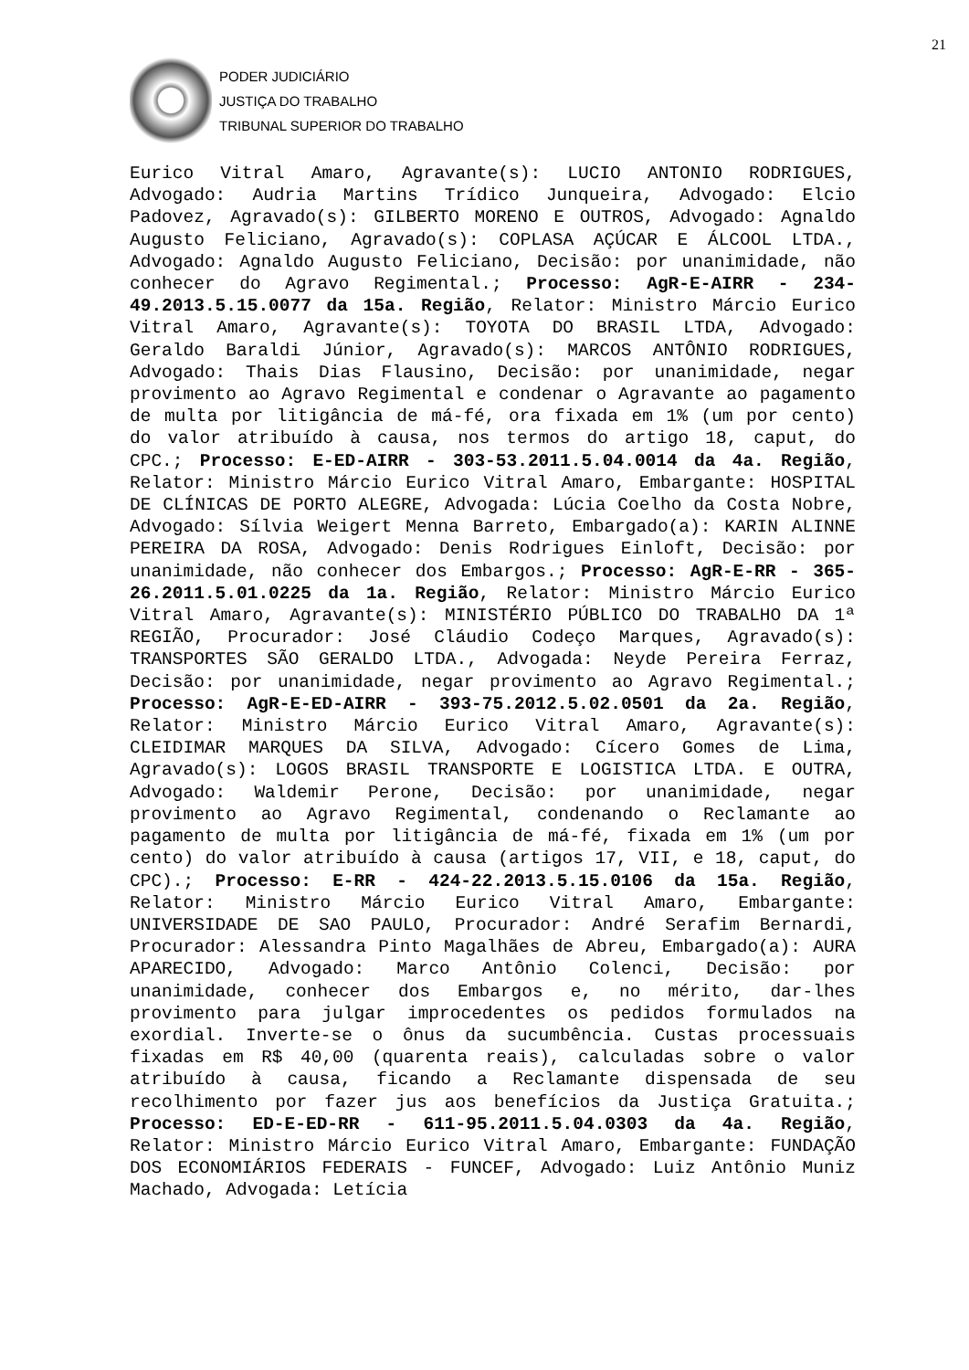21
PODER JUDICIÁRIO
JUSTIÇA DO TRABALHO
TRIBUNAL SUPERIOR DO TRABALHO
Eurico Vitral Amaro, Agravante(s): LUCIO ANTONIO RODRIGUES, Advogado: Audria Martins Trídico Junqueira, Advogado: Elcio Padovez, Agravado(s): GILBERTO MORENO E OUTROS, Advogado: Agnaldo Augusto Feliciano, Agravado(s): COPLASA AÇÚCAR E ÁLCOOL LTDA., Advogado: Agnaldo Augusto Feliciano, Decisão: por unanimidade, não conhecer do Agravo Regimental.; Processo: AgR-E-AIRR - 234-49.2013.5.15.0077 da 15a. Região, Relator: Ministro Márcio Eurico Vitral Amaro, Agravante(s): TOYOTA DO BRASIL LTDA, Advogado: Geraldo Baraldi Júnior, Agravado(s): MARCOS ANTÔNIO RODRIGUES, Advogado: Thais Dias Flausino, Decisão: por unanimidade, negar provimento ao Agravo Regimental e condenar o Agravante ao pagamento de multa por litigância de má-fé, ora fixada em 1% (um por cento) do valor atribuído à causa, nos termos do artigo 18, caput, do CPC.; Processo: E-ED-AIRR - 303-53.2011.5.04.0014 da 4a. Região, Relator: Ministro Márcio Eurico Vitral Amaro, Embargante: HOSPITAL DE CLÍNICAS DE PORTO ALEGRE, Advogada: Lúcia Coelho da Costa Nobre, Advogado: Sílvia Weigert Menna Barreto, Embargado(a): KARIN ALINNE PEREIRA DA ROSA, Advogado: Denis Rodrigues Einloft, Decisão: por unanimidade, não conhecer dos Embargos.; Processo: AgR-E-RR - 365-26.2011.5.01.0225 da 1a. Região, Relator: Ministro Márcio Eurico Vitral Amaro, Agravante(s): MINISTÉRIO PÚBLICO DO TRABALHO DA 1ª REGIÃO, Procurador: José Cláudio Codeço Marques, Agravado(s): TRANSPORTES SÃO GERALDO LTDA., Advogada: Neyde Pereira Ferraz, Decisão: por unanimidade, negar provimento ao Agravo Regimental.; Processo: AgR-E-ED-AIRR - 393-75.2012.5.02.0501 da 2a. Região, Relator: Ministro Márcio Eurico Vitral Amaro, Agravante(s): CLEIDIMAR MARQUES DA SILVA, Advogado: Cícero Gomes de Lima, Agravado(s): LOGOS BRASIL TRANSPORTE E LOGISTICA LTDA. E OUTRA, Advogado: Waldemir Perone, Decisão: por unanimidade, negar provimento ao Agravo Regimental, condenando o Reclamante ao pagamento de multa por litigância de má-fé, fixada em 1% (um por cento) do valor atribuído à causa (artigos 17, VII, e 18, caput, do CPC).; Processo: E-RR - 424-22.2013.5.15.0106 da 15a. Região, Relator: Ministro Márcio Eurico Vitral Amaro, Embargante: UNIVERSIDADE DE SAO PAULO, Procurador: André Serafim Bernardi, Procurador: Alessandra Pinto Magalhães de Abreu, Embargado(a): AURA APARECIDO, Advogado: Marco Antônio Colenci, Decisão: por unanimidade, conhecer dos Embargos e, no mérito, dar-lhes provimento para julgar improcedentes os pedidos formulados na exordial. Inverte-se o ônus da sucumbência. Custas processuais fixadas em R$ 40,00 (quarenta reais), calculadas sobre o valor atribuído à causa, ficando a Reclamante dispensada de seu recolhimento por fazer jus aos benefícios da Justiça Gratuita.; Processo: ED-E-ED-RR - 611-95.2011.5.04.0303 da 4a. Região, Relator: Ministro Márcio Eurico Vitral Amaro, Embargante: FUNDAÇÃO DOS ECONOMIÁRIOS FEDERAIS - FUNCEF, Advogado: Luiz Antônio Muniz Machado, Advogada: Letícia